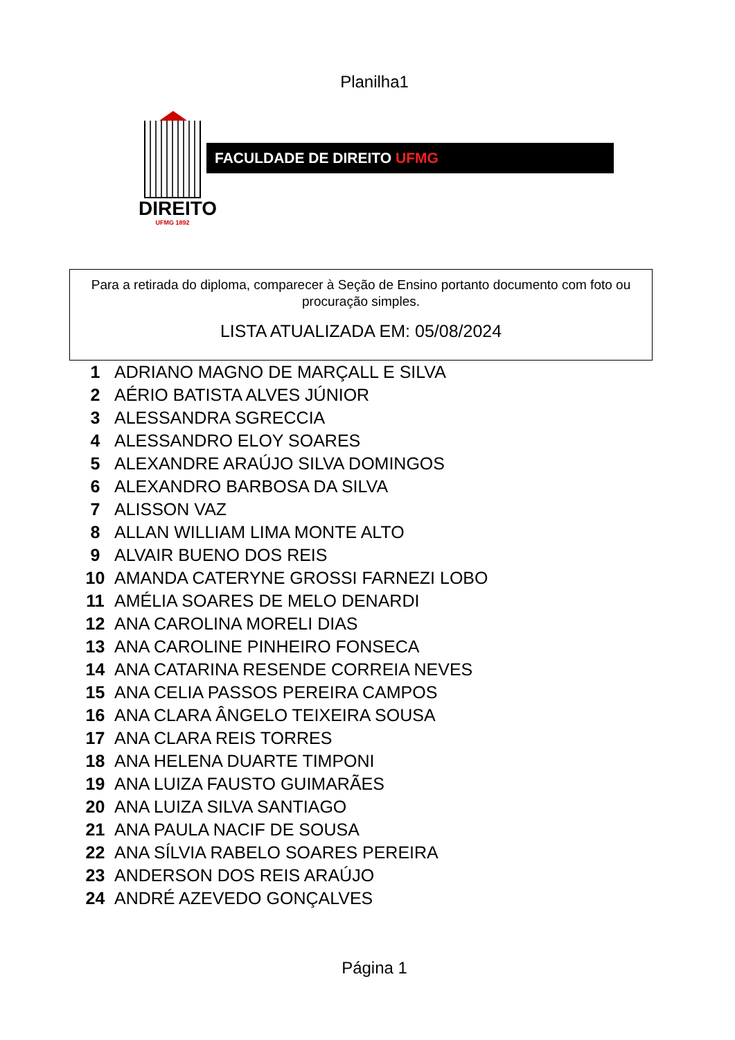Planilha1
DIREITO
UFMG 1892
FACULDADE DE DIREITO UFMG
Para a retirada do diploma, comparecer à Seção de Ensino portanto documento com foto ou procuração simples.
LISTA ATUALIZADA EM: 05/08/2024
| 1 | ADRIANO MAGNO DE MARÇALL E SILVA |
| 2 | AÉRIO BATISTA ALVES JÚNIOR |
| 3 | ALESSANDRA SGRECCIA |
| 4 | ALESSANDRO ELOY SOARES |
| 5 | ALEXANDRE ARAÚJO SILVA DOMINGOS |
| 6 | ALEXANDRO BARBOSA DA SILVA |
| 7 | ALISSON VAZ |
| 8 | ALLAN WILLIAM LIMA MONTE ALTO |
| 9 | ALVAIR BUENO DOS REIS |
| 10 | AMANDA CATERYNE GROSSI FARNEZI LOBO |
| 11 | AMÉLIA SOARES DE MELO DENARDI |
| 12 | ANA CAROLINA MORELI DIAS |
| 13 | ANA CAROLINE PINHEIRO FONSECA |
| 14 | ANA CATARINA RESENDE CORREIA NEVES |
| 15 | ANA CELIA PASSOS PEREIRA CAMPOS |
| 16 | ANA CLARA ÂNGELO TEIXEIRA SOUSA |
| 17 | ANA CLARA REIS TORRES |
| 18 | ANA HELENA DUARTE TIMPONI |
| 19 | ANA LUIZA FAUSTO GUIMARÃES |
| 20 | ANA LUIZA SILVA SANTIAGO |
| 21 | ANA PAULA NACIF DE SOUSA |
| 22 | ANA SÍLVIA RABELO SOARES PEREIRA |
| 23 | ANDERSON DOS REIS ARAÚJO |
| 24 | ANDRÉ AZEVEDO GONÇALVES |
Página 1